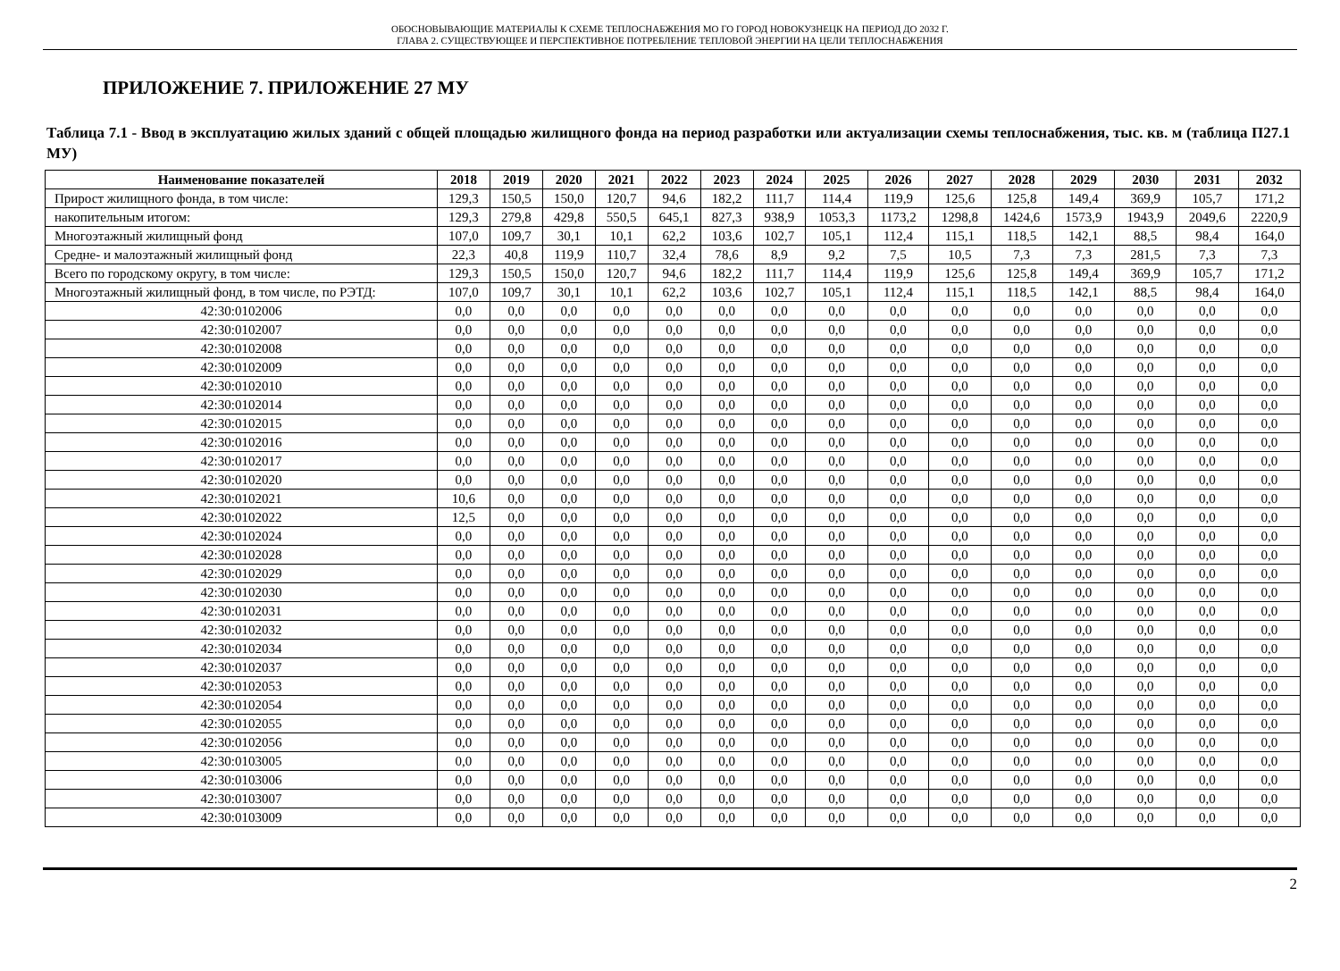ОБОСНОВЫВАЮЩИЕ МАТЕРИАЛЫ К СХЕМЕ ТЕПЛОСНАБЖЕНИЯ МО ГО ГОРОД НОВОКУЗНЕЦК НА ПЕРИОД ДО 2032 Г.
ГЛАВА 2. СУЩЕСТВУЮЩЕЕ И ПЕРСПЕКТИВНОЕ ПОТРЕБЛЕНИЕ ТЕПЛОВОЙ ЭНЕРГИИ НА ЦЕЛИ ТЕПЛОСНАБЖЕНИЯ
ПРИЛОЖЕНИЕ 7. ПРИЛОЖЕНИЕ 27 МУ
Таблица 7.1 - Ввод в эксплуатацию жилых зданий с общей площадью жилищного фонда на период разработки или актуализации схемы теплоснабжения, тыс. кв. м (таблица П27.1 МУ)
| Наименование показателей | 2018 | 2019 | 2020 | 2021 | 2022 | 2023 | 2024 | 2025 | 2026 | 2027 | 2028 | 2029 | 2030 | 2031 | 2032 |
| --- | --- | --- | --- | --- | --- | --- | --- | --- | --- | --- | --- | --- | --- | --- | --- |
| Прирост жилищного фонда, в том числе: | 129,3 | 150,5 | 150,0 | 120,7 | 94,6 | 182,2 | 111,7 | 114,4 | 119,9 | 125,6 | 125,8 | 149,4 | 369,9 | 105,7 | 171,2 |
| накопительным итогом: | 129,3 | 279,8 | 429,8 | 550,5 | 645,1 | 827,3 | 938,9 | 1053,3 | 1173,2 | 1298,8 | 1424,6 | 1573,9 | 1943,9 | 2049,6 | 2220,9 |
| Многоэтажный жилищный фонд | 107,0 | 109,7 | 30,1 | 10,1 | 62,2 | 103,6 | 102,7 | 105,1 | 112,4 | 115,1 | 118,5 | 142,1 | 88,5 | 98,4 | 164,0 |
| Средне- и малоэтажный жилищный фонд | 22,3 | 40,8 | 119,9 | 110,7 | 32,4 | 78,6 | 8,9 | 9,2 | 7,5 | 10,5 | 7,3 | 7,3 | 281,5 | 7,3 | 7,3 |
| Всего по городскому округу, в том числе: | 129,3 | 150,5 | 150,0 | 120,7 | 94,6 | 182,2 | 111,7 | 114,4 | 119,9 | 125,6 | 125,8 | 149,4 | 369,9 | 105,7 | 171,2 |
| Многоэтажный жилищный фонд, в том числе, по РЭТД: | 107,0 | 109,7 | 30,1 | 10,1 | 62,2 | 103,6 | 102,7 | 105,1 | 112,4 | 115,1 | 118,5 | 142,1 | 88,5 | 98,4 | 164,0 |
| 42:30:0102006 | 0,0 | 0,0 | 0,0 | 0,0 | 0,0 | 0,0 | 0,0 | 0,0 | 0,0 | 0,0 | 0,0 | 0,0 | 0,0 | 0,0 | 0,0 |
| 42:30:0102007 | 0,0 | 0,0 | 0,0 | 0,0 | 0,0 | 0,0 | 0,0 | 0,0 | 0,0 | 0,0 | 0,0 | 0,0 | 0,0 | 0,0 | 0,0 |
| 42:30:0102008 | 0,0 | 0,0 | 0,0 | 0,0 | 0,0 | 0,0 | 0,0 | 0,0 | 0,0 | 0,0 | 0,0 | 0,0 | 0,0 | 0,0 | 0,0 |
| 42:30:0102009 | 0,0 | 0,0 | 0,0 | 0,0 | 0,0 | 0,0 | 0,0 | 0,0 | 0,0 | 0,0 | 0,0 | 0,0 | 0,0 | 0,0 | 0,0 |
| 42:30:0102010 | 0,0 | 0,0 | 0,0 | 0,0 | 0,0 | 0,0 | 0,0 | 0,0 | 0,0 | 0,0 | 0,0 | 0,0 | 0,0 | 0,0 | 0,0 |
| 42:30:0102014 | 0,0 | 0,0 | 0,0 | 0,0 | 0,0 | 0,0 | 0,0 | 0,0 | 0,0 | 0,0 | 0,0 | 0,0 | 0,0 | 0,0 | 0,0 |
| 42:30:0102015 | 0,0 | 0,0 | 0,0 | 0,0 | 0,0 | 0,0 | 0,0 | 0,0 | 0,0 | 0,0 | 0,0 | 0,0 | 0,0 | 0,0 | 0,0 |
| 42:30:0102016 | 0,0 | 0,0 | 0,0 | 0,0 | 0,0 | 0,0 | 0,0 | 0,0 | 0,0 | 0,0 | 0,0 | 0,0 | 0,0 | 0,0 | 0,0 |
| 42:30:0102017 | 0,0 | 0,0 | 0,0 | 0,0 | 0,0 | 0,0 | 0,0 | 0,0 | 0,0 | 0,0 | 0,0 | 0,0 | 0,0 | 0,0 | 0,0 |
| 42:30:0102020 | 0,0 | 0,0 | 0,0 | 0,0 | 0,0 | 0,0 | 0,0 | 0,0 | 0,0 | 0,0 | 0,0 | 0,0 | 0,0 | 0,0 | 0,0 |
| 42:30:0102021 | 10,6 | 0,0 | 0,0 | 0,0 | 0,0 | 0,0 | 0,0 | 0,0 | 0,0 | 0,0 | 0,0 | 0,0 | 0,0 | 0,0 | 0,0 |
| 42:30:0102022 | 12,5 | 0,0 | 0,0 | 0,0 | 0,0 | 0,0 | 0,0 | 0,0 | 0,0 | 0,0 | 0,0 | 0,0 | 0,0 | 0,0 | 0,0 |
| 42:30:0102024 | 0,0 | 0,0 | 0,0 | 0,0 | 0,0 | 0,0 | 0,0 | 0,0 | 0,0 | 0,0 | 0,0 | 0,0 | 0,0 | 0,0 | 0,0 |
| 42:30:0102028 | 0,0 | 0,0 | 0,0 | 0,0 | 0,0 | 0,0 | 0,0 | 0,0 | 0,0 | 0,0 | 0,0 | 0,0 | 0,0 | 0,0 | 0,0 |
| 42:30:0102029 | 0,0 | 0,0 | 0,0 | 0,0 | 0,0 | 0,0 | 0,0 | 0,0 | 0,0 | 0,0 | 0,0 | 0,0 | 0,0 | 0,0 | 0,0 |
| 42:30:0102030 | 0,0 | 0,0 | 0,0 | 0,0 | 0,0 | 0,0 | 0,0 | 0,0 | 0,0 | 0,0 | 0,0 | 0,0 | 0,0 | 0,0 | 0,0 |
| 42:30:0102031 | 0,0 | 0,0 | 0,0 | 0,0 | 0,0 | 0,0 | 0,0 | 0,0 | 0,0 | 0,0 | 0,0 | 0,0 | 0,0 | 0,0 | 0,0 |
| 42:30:0102032 | 0,0 | 0,0 | 0,0 | 0,0 | 0,0 | 0,0 | 0,0 | 0,0 | 0,0 | 0,0 | 0,0 | 0,0 | 0,0 | 0,0 | 0,0 |
| 42:30:0102034 | 0,0 | 0,0 | 0,0 | 0,0 | 0,0 | 0,0 | 0,0 | 0,0 | 0,0 | 0,0 | 0,0 | 0,0 | 0,0 | 0,0 | 0,0 |
| 42:30:0102037 | 0,0 | 0,0 | 0,0 | 0,0 | 0,0 | 0,0 | 0,0 | 0,0 | 0,0 | 0,0 | 0,0 | 0,0 | 0,0 | 0,0 | 0,0 |
| 42:30:0102053 | 0,0 | 0,0 | 0,0 | 0,0 | 0,0 | 0,0 | 0,0 | 0,0 | 0,0 | 0,0 | 0,0 | 0,0 | 0,0 | 0,0 | 0,0 |
| 42:30:0102054 | 0,0 | 0,0 | 0,0 | 0,0 | 0,0 | 0,0 | 0,0 | 0,0 | 0,0 | 0,0 | 0,0 | 0,0 | 0,0 | 0,0 | 0,0 |
| 42:30:0102055 | 0,0 | 0,0 | 0,0 | 0,0 | 0,0 | 0,0 | 0,0 | 0,0 | 0,0 | 0,0 | 0,0 | 0,0 | 0,0 | 0,0 | 0,0 |
| 42:30:0102056 | 0,0 | 0,0 | 0,0 | 0,0 | 0,0 | 0,0 | 0,0 | 0,0 | 0,0 | 0,0 | 0,0 | 0,0 | 0,0 | 0,0 | 0,0 |
| 42:30:0103005 | 0,0 | 0,0 | 0,0 | 0,0 | 0,0 | 0,0 | 0,0 | 0,0 | 0,0 | 0,0 | 0,0 | 0,0 | 0,0 | 0,0 | 0,0 |
| 42:30:0103006 | 0,0 | 0,0 | 0,0 | 0,0 | 0,0 | 0,0 | 0,0 | 0,0 | 0,0 | 0,0 | 0,0 | 0,0 | 0,0 | 0,0 | 0,0 |
| 42:30:0103007 | 0,0 | 0,0 | 0,0 | 0,0 | 0,0 | 0,0 | 0,0 | 0,0 | 0,0 | 0,0 | 0,0 | 0,0 | 0,0 | 0,0 | 0,0 |
| 42:30:0103009 | 0,0 | 0,0 | 0,0 | 0,0 | 0,0 | 0,0 | 0,0 | 0,0 | 0,0 | 0,0 | 0,0 | 0,0 | 0,0 | 0,0 | 0,0 |
2